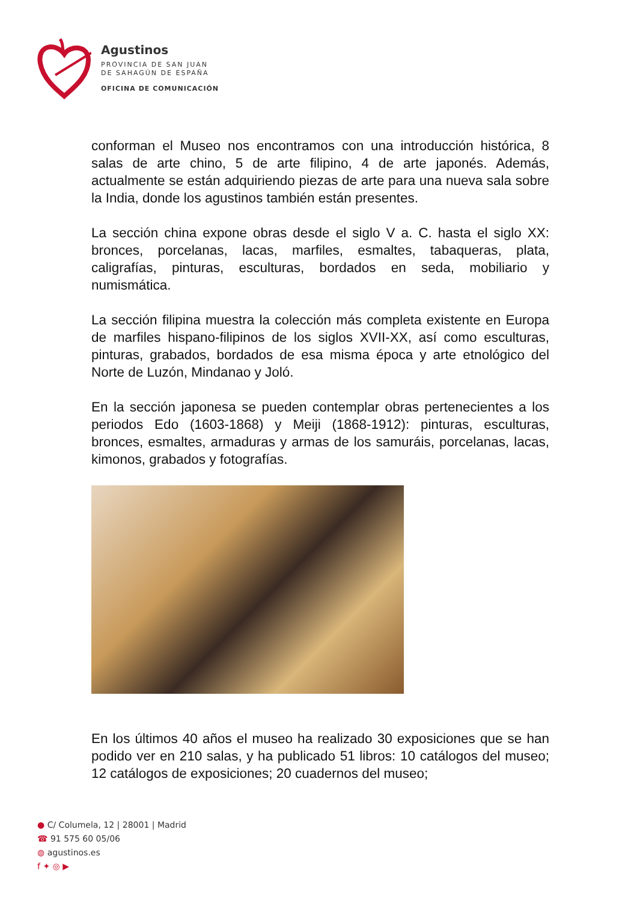Agustinos
PROVINCIA DE SAN JUAN
DE SAHAGÚN DE ESPAÑA
OFICINA DE COMUNICACIÓN
conforman el Museo nos encontramos con una introducción histórica, 8 salas de arte chino, 5 de arte filipino, 4 de arte japonés. Además, actualmente se están adquiriendo piezas de arte para una nueva sala sobre la India, donde los agustinos también están presentes.
La sección china expone obras desde el siglo V a. C. hasta el siglo XX: bronces, porcelanas, lacas, marfiles, esmaltes, tabaqueras, plata, caligrafías, pinturas, esculturas, bordados en seda, mobiliario y numismática.
La sección filipina muestra la colección más completa existente en Europa de marfiles hispano-filipinos de los siglos XVII-XX, así como esculturas, pinturas, grabados, bordados de esa misma época y arte etnológico del Norte de Luzón, Mindanao y Joló.
En la sección japonesa se pueden contemplar obras pertenecientes a los periodos Edo (1603-1868) y Meiji (1868-1912): pinturas, esculturas, bronces, esmaltes, armaduras y armas de los samuráis, porcelanas, lacas, kimonos, grabados y fotografías.
En los últimos 40 años el museo ha realizado 30 exposiciones que se han podido ver en 210 salas, y ha publicado 51 libros: 10 catálogos del museo; 12 catálogos de exposiciones; 20 cuadernos del museo;
● C/ Columela, 12 | 28001 | Madrid
☎ 91 575 60 05/06
◍ agustinos.es
f ✦ ◎ ▶